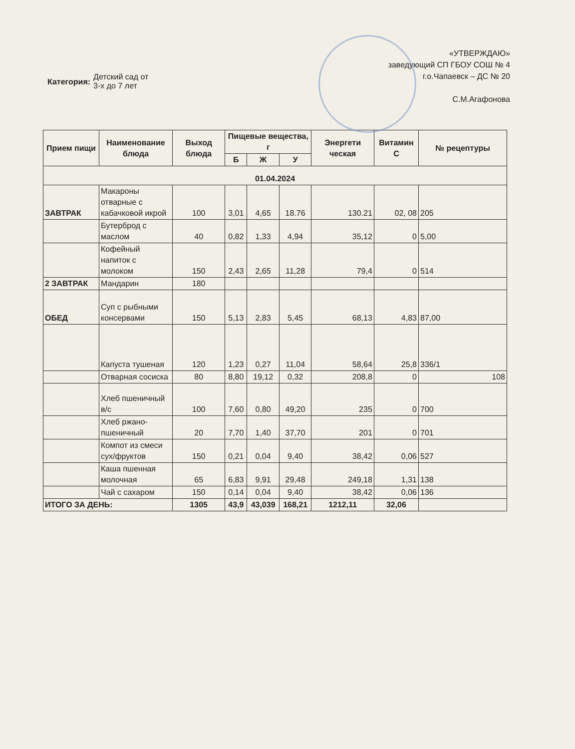Категория:
Детский сад от
3-х до 7 лет
«УТВЕРЖДАЮ»
заведующий СП ГБОУ СОШ № 4
г.о.Чапаевск – ДС № 20
С.М.Агафонова
| Прием пищи | Наименование блюда | Выход блюда | Пищевые вещества, г | | | Энергети ческая | Витамин С | № рецептуры |
| --- | --- | --- | --- | --- | --- | --- | --- | --- |
| | | | Б | Ж | У | | | |
| 01.04.2024 | | | | | | | | |
| ЗАВТРАК | Макароны отварные с кабачковой икрой | 100 | 3,01 | 4,65 | 18.76 | 130.21 | 02, 08 | 205 |
| | Бутерброд с маслом | 40 | 0,82 | 1,33 | 4,94 | 35,12 | 0 | 5,00 |
| | Кофейный напиток с молоком | 150 | 2,43 | 2,65 | 11,28 | 79,4 | 0 | 514 |
| 2 ЗАВТРАК | Мандарин | 180 | | | | | | |
| ОБЕД | Суп с рыбными консервами | 150 | 5,13 | 2,83 | 5,45 | 68,13 | 4,83 | 87,00 |
| | Капуста тушеная | 120 | 1,23 | 0,27 | 11,04 | 58,64 | 25,8 | 336/1 |
| | Отварная сосиска | 80 | 8,80 | 19,12 | 0,32 | 208,8 | 0 | 108 |
| | Хлеб пшеничный в/с | 100 | 7,60 | 0,80 | 49,20 | 235 | 0 | 700 |
| | Хлеб ржано-пшеничный | 20 | 7,70 | 1,40 | 37,70 | 201 | 0 | 701 |
| | Компот из смеси сух/фруктов | 150 | 0,21 | 0,04 | 9,40 | 38,42 | 0,06 | 527 |
| | Каша пшенная молочная | 65 | 6,83 | 9,91 | 29,48 | 249,18 | 1,31 | 138 |
| | Чай с сахаром | 150 | 0,14 | 0,04 | 9,40 | 38,42 | 0,06 | 136 |
| ИТОГО ЗА ДЕНЬ: | | 1305 | 43,9 | 43,039 | 168,21 | 1212,11 | 32,06 | |